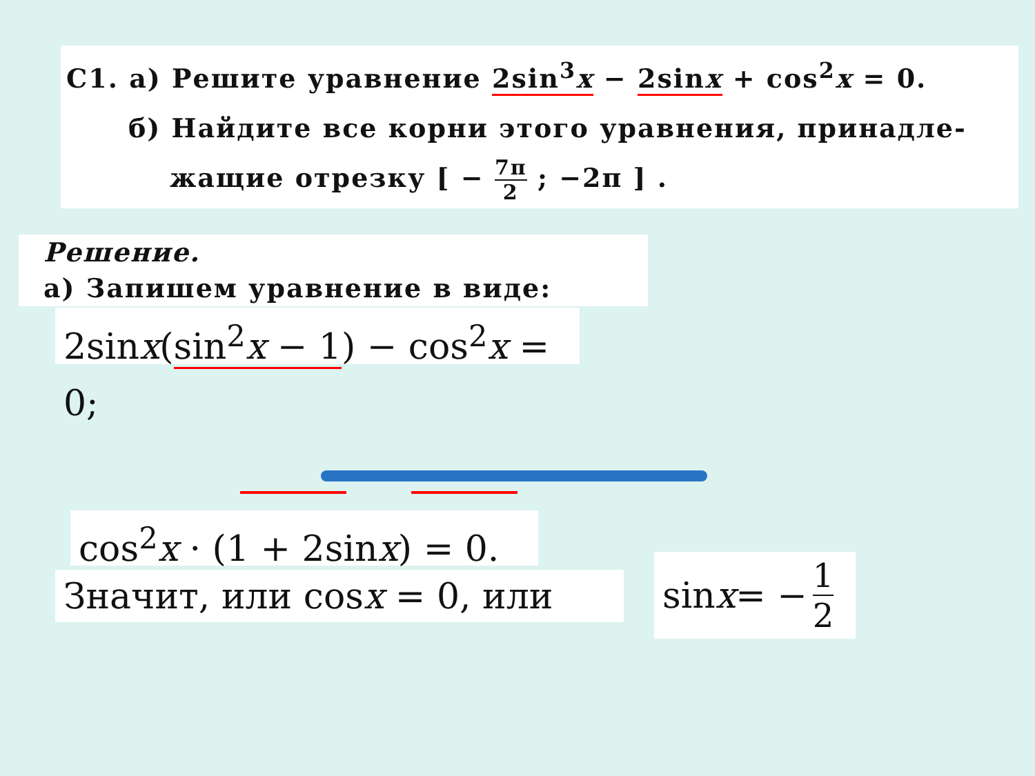C1. а) Решите уравнение 2sin<sup>3</sup>x − 2sinx + cos<sup>2</sup>x = 0.
б) Найдите все корни этого уравнения, принадле-
жащие отрезку [ − 7π 2 ; −2π ] .
Решение.
а) Запишем уравнение в виде:
2sinx(sin<sup>2</sup>x − 1) − cos<sup>2</sup>x = 0;
cos<sup>2</sup>x · (1 + 2sinx) = 0.
Значит, или cosx = 0, или
sin x = − 1 2